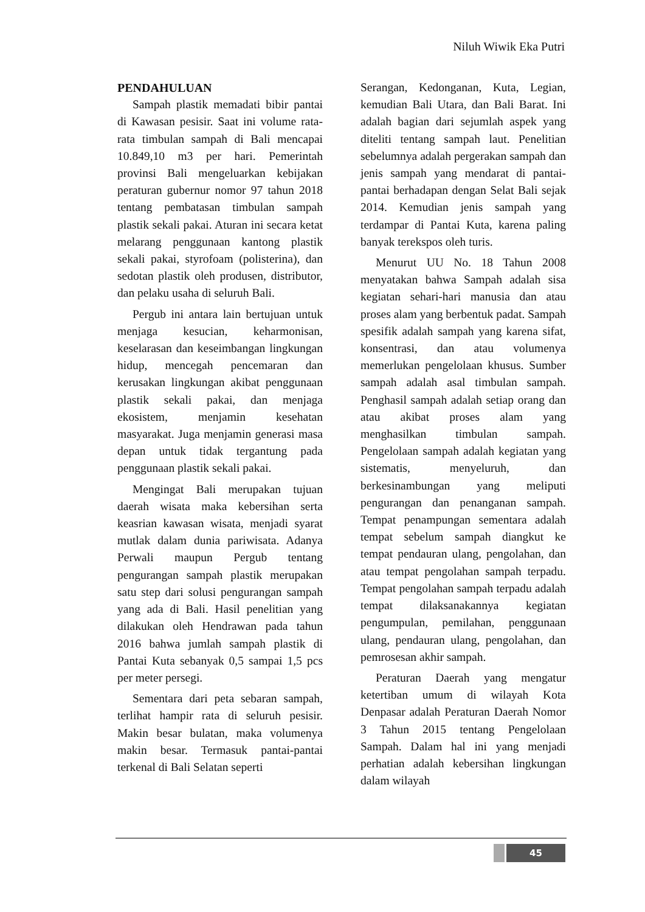Niluh Wiwik Eka Putri
PENDAHULUAN
Sampah plastik memadati bibir pantai di Kawasan pesisir. Saat ini volume rata-rata timbulan sampah di Bali mencapai 10.849,10 m3 per hari. Pemerintah provinsi Bali mengeluarkan kebijakan peraturan gubernur nomor 97 tahun 2018 tentang pembatasan timbulan sampah plastik sekali pakai. Aturan ini secara ketat melarang penggunaan kantong plastik sekali pakai, styrofoam (polisterina), dan sedotan plastik oleh produsen, distributor, dan pelaku usaha di seluruh Bali.
Pergub ini antara lain bertujuan untuk menjaga kesucian, keharmonisan, keselarasan dan keseimbangan lingkungan hidup, mencegah pencemaran dan kerusakan lingkungan akibat penggunaan plastik sekali pakai, dan menjaga ekosistem, menjamin kesehatan masyarakat. Juga menjamin generasi masa depan untuk tidak tergantung pada penggunaan plastik sekali pakai.
Mengingat Bali merupakan tujuan daerah wisata maka kebersihan serta keasrian kawasan wisata, menjadi syarat mutlak dalam dunia pariwisata. Adanya Perwali maupun Pergub tentang pengurangan sampah plastik merupakan satu step dari solusi pengurangan sampah yang ada di Bali. Hasil penelitian yang dilakukan oleh Hendrawan pada tahun 2016 bahwa jumlah sampah plastik di Pantai Kuta sebanyak 0,5 sampai 1,5 pcs per meter persegi.
Sementara dari peta sebaran sampah, terlihat hampir rata di seluruh pesisir. Makin besar bulatan, maka volumenya makin besar. Termasuk pantai-pantai terkenal di Bali Selatan seperti
Serangan, Kedonganan, Kuta, Legian, kemudian Bali Utara, dan Bali Barat. Ini adalah bagian dari sejumlah aspek yang diteliti tentang sampah laut. Penelitian sebelumnya adalah pergerakan sampah dan jenis sampah yang mendarat di pantai-pantai berhadapan dengan Selat Bali sejak 2014. Kemudian jenis sampah yang terdampar di Pantai Kuta, karena paling banyak terekspos oleh turis.
Menurut UU No. 18 Tahun 2008 menyatakan bahwa Sampah adalah sisa kegiatan sehari-hari manusia dan atau proses alam yang berbentuk padat. Sampah spesifik adalah sampah yang karena sifat, konsentrasi, dan atau volumenya memerlukan pengelolaan khusus. Sumber sampah adalah asal timbulan sampah. Penghasil sampah adalah setiap orang dan atau akibat proses alam yang menghasilkan timbulan sampah. Pengelolaan sampah adalah kegiatan yang sistematis, menyeluruh, dan berkesinambungan yang meliputi pengurangan dan penanganan sampah. Tempat penampungan sementara adalah tempat sebelum sampah diangkut ke tempat pendauran ulang, pengolahan, dan atau tempat pengolahan sampah terpadu. Tempat pengolahan sampah terpadu adalah tempat dilaksanakannya kegiatan pengumpulan, pemilahan, penggunaan ulang, pendauran ulang, pengolahan, dan pemrosesan akhir sampah.
Peraturan Daerah yang mengatur ketertiban umum di wilayah Kota Denpasar adalah Peraturan Daerah Nomor 3 Tahun 2015 tentang Pengelolaan Sampah. Dalam hal ini yang menjadi perhatian adalah kebersihan lingkungan dalam wilayah
45